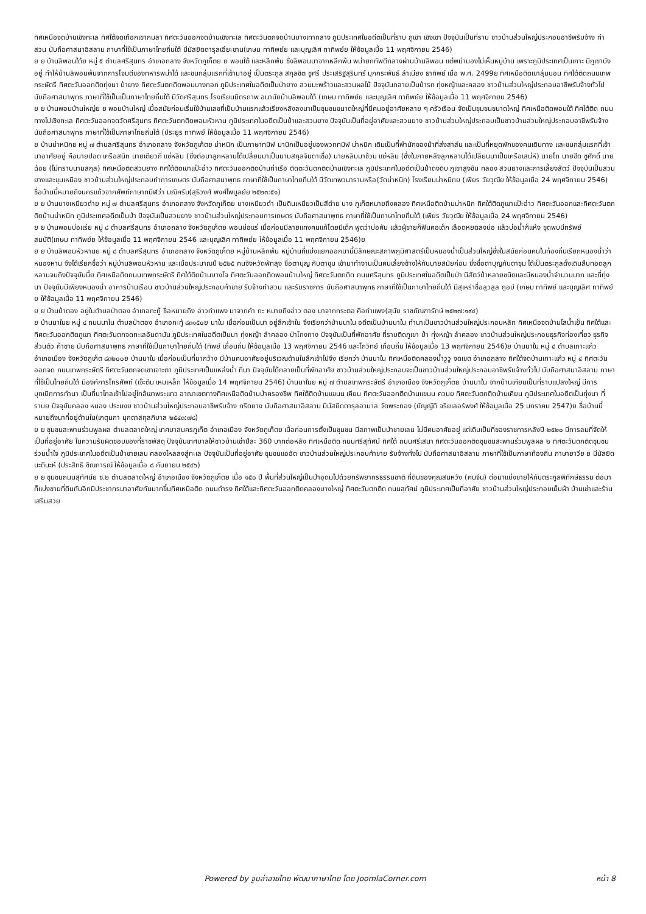ทิศเหนือจดบ้านเชิงทะเล ทิศใต้จดเทือกเขากมลา ทิศตะวันออกจดบ้านเชิงทะเล ทิศตะวันตกจดบ้านบางเทากลาง ภูมิประเทศในอดีตเป็นที่ราบ ภูเขา เชิงเขา ปัจจุบันเป็นที่ราบ ชาวบ้านส่วนใหญ่ประกอบอาชีพรับจ้าง ทำสวน นับถือศาสนาอิสลาม ภาษาที่ใช้เป็นภาษาไทยถิ่นใต้ มีมัสยิดดารุลเอียะซาน(เกษม ทาทิพย์ย และบุญเลิศ ทาทิพย์ย ให้ข้อมูลเมื่อ 11 พฤศจิกายน 2546)
ย ย บ้านลิพอนใต้ย หมู่ ๕ ตำบลศรีสุนทร อำเภอถลาง จังหวัดภูเก็ตย ย พอนใต้ และหลีกพ้น ซึ่งลิพอนมาจากหลีกพ้น พม่ายกทัพตีถลางผ่านบ้านลิพอน แต่พม่ามองไม่เห็นหมู่บ้าน เพราะภูมิประเทศเป็นเกาะ มีภูเขาบังอยู่ ทำให้บ้านลิพอนพ้นจากการโจมตีของทหารพม่าได้ และชนกลุ่มแรกที่เข้ามาอยู่ เป็นตระกูล สกุลชิต ชูศรี ประเสริฐสุรินทร์ มุกกระพันธ์ ลำเนียง ธาทิพย์ เมื่อ พ.ศ. 2499ย ทิศเหนือติดเขาลุ่มบอน ทิศใต้ติดถนนเทพกระษัตรี ทิศตะวันออกติดทุ่งนา ป่ายาง ทิศตะวันตกติดพอนบางกอก ภูมิประเทศในอดีตเป็นป่ายาง สวนมะพร้าวและสวนผลไม้ ปัจจุบันกลายเป็นป่ารก ทุ่งหญ้าและคลอง ชาวบ้านส่วนใหญ่ประกอบอาชีพรับจ้างทั่วไป นับถือศาสนาพุทธ ภาษาที่ใช้เป็นเป็นภาษาไทยถิ่นใต้ มีวัดศรีสุนทร โรงเรียนมิตรภาพ อนามัยบ้านลิพอนใต้ (เกษม ทาทิพย์ย และบุญเลิศ ทาทิพย์ย ให้ข้อมูลเมื่อ 11 พฤศจิกายน 2546)
ย ย บ้านพอนบ้านใหญ่ย ย พอนบ้านใหญ่ เมื่อสมัยก่อนเริ่มใช้บ้านเลขที่เป็นบ้านแรกแล้วเรียงหลังลงมาเป็นชุมชนขนาดใหญ่ที่มีคนอยู่อาศัยหลาย ๆ ครัวเรือน จัดเป็นชุมชนขนาดใหญ่ ทิศเหนือติดพอนใต้ ทิศใต้ติด ถนนทางไปเชิงทะเล ทิศตะวันออกจดวัดศรีสุนทร ทิศตะวันตกติดพอนหัวหาน ภูมิประเทศในอดีตเป็นป่าและสวนยาง ปัจจุบันเป็นที่อยู่อาศัยและสวนยาง ชาวบ้านส่วนใหญ่ประกอบเป็นชาวบ้านส่วนใหญ่ประกอบอาชีพรับจ้าง นับถือศาสนาพุทธ ภาษาที่ใช้เป็นภาษาไทยถิ่นใต้ (ประยูร ทาทิพย์ ให้ข้อมูลเมื่อ 11 พฤศจิกายน 2546)
ย บ้านม่าหนิกย หมู่ ๗ ตำบลศรีสุนทร อำเภอถลาง จังหวัดภูเก็ตย ม่าหนิก เป็นภาษาทมิฬ มานิกเป็นอยู่ของพวกทมิฬ ม่าหนิก เดิมเป็นที่พำนักของม้าที่ส่งสาส์น และเป็นที่หยุดพักของคนเดินทาง และชมกลุ่มแรกที่เข้ามาอาศัยอยู่ คือนายปอด เครือสนิท นายเตียวกี่ แซ่หลิม (ซึ่งต่อมาลูกหลานได้เปลี่ยนมาเป็นนามสกุลจินดาเชื้อ) นายหลิมมาช้วน แซ่หลิม (ซึ่งในภายหลังลูกหลานได้เปลี่ยนมาเป็นเครือเสน่ห์) นายโถ นายฮีด ชูศักดิ์ นายฉ้อย (ไม่ทราบนามสกุล) ทิศเหนือติดสวนยาง ทิศใต้ติดเขาแป๊ะอ่าว ทิศตะวันออกติดบ้านท่าเรือ ติดตะวันตกติดบ้านเชิงทะเล ภูมิประเทศในอดีตเป็นป่าดงดิบ ภูเขาสูงชัน คลอง สวนยางและการเลี้ยงสัตว์ ปัจจุบันเป็นสวนยางและขุมเหมือง ชาวบ้านส่วนใหญ่ประกอบทำการเกษตร นับถือศาสนาพุทธ ภาษาที่ใช้เป็นภาษาไทยถิ่นใต้ มีวัดเทพวนารามหรือ(วัดม่าหนิก) โรงเรียนม่าหนิกย (เพียร วัยวุฒิย ให้ข้อมูลเมื่อ 24 พฤศจิกายน 2546) ชื่อบ้านนี้หมายถึงนครแก้วจากศัพท์ภาษาทมิฬว่า มณิครัม(สุธิวงศ์ พงศ์ไพบูลย์ย ๒๕๒๓:๕๑)
ย ย บ้านบางเหนียวดำย หมู่ ๗ ตำบลศรีสุนทร อำเภอถลาง จังหวัดภูเก็ตย บางเหนียวดำ เป็นดินเหนียวเป็นสีดำย บาง ภูเก็ตหมายถึงคลอง ทิศเหนือติดบ้านม่าหนิก ทิศใต้ติดภูเขาแป๊ะอ่าว ทิศตะวันออกและทิศตะวันตกติดบ้านม่าหนิก ภูมิประเทศอดีตเป็นป่า ปัจจุบันเป็นสวนยาง ชาวบ้านส่วนใหญ่ประกอบการเกษตร นับถือศาสนาพุทธ ภาษาที่ใช้เป็นภาษาไทยถิ่นใต้ (เพียร วัยวุฒิย ให้ข้อมูลเมื่อ 24 พฤศจิกายน 2546)
ย ย บ้านพอนบ่อแร่ย หมู่ ๘ ตำบลศรีสุนทร อำเภอถลาง จังหวัดภูเก็ตย พอนบ่อแร่ เมื่อก่อนมีลายแทงคนแก้โดยมีเด็ก พูดว่าบ่อคัน แล้วผู้ชายก็ฟันคอเด็ก เลือดหยดลงบ่อ แล้วบ่อน้ำก็แห้ง ขุดพบมีทรัพย์สมบัติ(เกษม ทาทิพย์ย ให้ข้อมูลเมื่อ 11 พฤศจิกายน 2546 และบุญเลิศ ทาทิพย์ย ให้ข้อมูลเมื่อ 11 พฤศจิกายน 2546)ย
ย ย บ้านลิพอนหัวหานย หมู่ ๘ ตำบลศรีสุนทร อำเภอถลาง จังหวัดภูเก็ตย หมู่บ้านหลีกพ้น หมู่บ้านที่แบ่งแยกออกมานี้มีลักษณะสภาพภูมิศาสตร์เป็นหนองน้ำเป็นส่วนใหญ่ซึ่งในสมัยก่อนคนในท้องถิ่นเรียกหนองน้ำว่าหนองหาน จึงได้เรียกชื่อว่า หมู่บ้านลิพอนหัวหาน และเมื่อประมาณปี ๒๕๒๕ คนจังหวัดพัทลุง ชื่อตาบุญ กับตาชุม เข้ามาทำงานเป็นคนเลี้ยงช้างให้กับนายสมัยก่อน ซึ่งชื่อตาบุญกับตาชุม ได้เป็นตระกูลดั้งเดิมสืบทอดลูกหลานจนถึงปัจจุบันนี้ย ทิศเหนือติดถนนเทพกระษัตรี ทิศใต้ติดบ้านบางโจ ทิศตะวันออกติดพอนบ้านใหญ่ ทิศตะวันตกติด ถนนศรีสุนทร ภูมิประเทศในอดีตเป็นป่า มีสัตว์ป่าหลายชนิดและมีหนองน้ำจำนวนมาก และที่ทุ่งนา ปัจจุบันมีเพียงหนองน้ำ อาคารบ้านเรือน ชาวบ้านส่วนใหญ่ประกอบค้าขาย รับจ้างทำสวน และรับราชการ นับถือศาสนาพุทธ ภาษาที่ใช้เป็นภาษาไทยถิ่นใต้ มีสุเหร่าชื่อลูวลูล กูอบ์ (เกษม ทาทิพย์ และบุญเลิศ ทาทิพย์ย ให้ข้อมูลเมื่อ 11 พฤศจิกายน 2546)
ย ย บ้านป่าตอง อยู่ในตำบลป่าตอง อำเภอกะทู้ ชื่อหมายถึง อ่าวกำแพง มาจากคำ กะ หมายถึงอ่าว ตอง มาจากกระตอ คือกำแพง(สุนัย ราชภัณฑารักษ์ ๒๕๒๗:๑๙๔)
ย บ้านนาในย หมู่ ๔ ถนนนาใน ตำบลป่าตอง อำเภอกะทู้ ๘๓๑๕๐ย นาใน เมื่อก่อนเป็นนา อยู่ลึกเข้าใน จึงเรียกว่าบ้านนาใน อดีตเป็นบ้านนาใน ทำนาเป็นชาวบ้านส่วนใหญ่ประกอบหลัก ทิศเหนือจดบ้านไสน้ำเย็น ทิศใต้และทิศตะวันออกติดภูเขา ทิศตะวันตกจดทะเลอันดามัน ภูมิประเทศในอดีตเป็นนา ทุ่งหญ้า ลำคลอง ป่าโกงกาง ปัจจุบันเป็นที่พักอาศัย ที่ราบติดภูเขา ป่า ทุ่งหญ้า ลำคลอง ชาวบ้านส่วนใหญ่ประกอบธุรกิจท่องเที่ยว ธุรกิจส่วนตัว ค้าขาย นับถือศาสนาพุทธ ภาษาที่ใช้เป็นภาษาไทยถิ่นใต้ (ทิพย์ เถื่อนถิ่น ให้ข้อมูลเมื่อ 13 พฤศจิกายน 2546 และโกวิทย์ เถื่อนถิ่น ให้ข้อมูลเมื่อ 13 พฤศจิกายน 2546)ย บ้านนาใน หมู่ ๔ ตำบลเกาะแก้ว อำเภอเมือง จังหวัดภูเก็ต ๘๓๒๐๐ย บ้านนาใน เมื่อก่อนเป็นที่นากว้าง มีบ้านคนอาศัยอยู่บริเวณด้านในลึกเข้าไปจึง เรียกว่า บ้านนาใน ทิศเหนือติดคลองน้ำวูวู จดเขต อำเภอถลาง ทิศใต้จดบ้านเกาะแก้ว หมู่ ๔ ทิศตะวันออกจด ถนนเทพกระษัตรี ทิศตะวันตกจดเขาเจาะตา ภูมิประเทศเป็นแหล่งน้ำ ที่นา ปัจจุบันได้กลายเป็นที่พักอาศัย ชาวบ้านส่วนใหญ่ประกอบจะเป็นชาวบ้านส่วนใหญ่ประกอบอาชีพรับจ้างทั่วไป นับถือศาสนาอิสลาม ภาษาที่ใช้เป็นไทยถิ่นใต้ มีองค์การโทรศัพท์ (เจ๊ะตีน เหมเหล็ก ให้ข้อมูลเมื่อ 14 พฤศจิกายน 2546) บ้านนาในย หมู่ ๗ ตำบลเทพกระษัตรี อำเภอเมือง จังหวัดภูเก็ตย บ้านนาใน จากบ้านเคียนเป็นที่ราบแปลงใหญ่ มีการบุกเบิกการทำนา เป็นที่นาไกลเข้าไปอยู่ใกล้เขาพระแทว อาณาเขตทางทิศเหนือติดบ้านป่าครองชีพ ทิศใต้ติดบ้านแขนน เคียน ทิศตะวันออกติดบ้านแขนน ควนย ทิศตะวันตกติดบ้านเคียน ภูมิประเทศในอดีตเป็นทุ่งนา ที่ราบย ปัจจุบันคลอง หนอง ประมงย ชาวบ้านส่วนใหญ่ประกอบอาชีพรับจ้าง กรีดยาง นับถือศาสนาอิสลาม มีมัสยิดดารุลอามาล วัดพระทอง (บัญญัติ จริยเลอร์พงศ์ ให้ข้อมูลเมื่อ 25 มกราคม 2547)ย ชื่อบ้านนี้หมายถึงนาที่อยู่ด้านใน(เกตุนภา มุกดาสกุลภิบาล ๒๕๔๓:๗๘)
ย ย ชุมชนสะพานร่วมพูลผล ตำบลตลาดใหญ่ เทศบาลนครภูเก็ต อำเภอเมือง จังหวัดภูเก็ตย เมื่อก่อนการตั้งเป็นชุมชน มีสภาพเป็นป่าชายเลน ไม่มีคนอาศัยอยู่ แต่เดิมเป็นที่ของราชการหลังปี ๒๕๒๐ มีการลมที่จัดให้เป็นที่อยู่อาศัย ในความรับผิดชอบของที่ราชพัสดุ ปัจจุบันเทศบาลให้ชาวบ้านเช่าปีละ 360 บาทต่อหลัง ทิศเหนือติด ถนนศรีสุทัศน์ ทิศใต้ ถนนศรีเสนา ทิศตะวันออกติดชุมชนสะพานร่วมพูลผล ๒ ทิศตะวันตกติดชุมชนร่วมน้ำใจ ภูมิประเทศในอดีตเป็นป่าชายเลน คลองไหลลงสู่ทะเล ปัจจุบันเป็นที่อยู่อาศัย ชุมชนแออัด ชาวบ้านส่วนใหญ่ประกอบค้าขาย รับจ้างทั่งไป นับถือศาสนาอิสลาม ภาษาที่ใช้เป็นภาษาท้องถิ่น ภาษายาวีย ย มีมัสยิดมะดีนะห์ (ประสิทธิ ชิณการณ์ ให้ข้อมูลเมื่อ ๘ กันยายน ๒๕๔๖)
ย ย ชุมชนถนนสุทัศน์ย ซ.๒ ตำบลตลาดใหญ่ อำเภอเมือง จังหวัดภูเก็ตย เมื่อ ๑๕๐ ปี พื้นที่ส่วนใหญ่เป็นป่าอุดมไปด้วยทรัพยากรธรรมชาติ ที่ดินของคุณสมหวัง (คนจีน) ต่อมาแบ่งขายให้กับตระกูลพิทักษ์ธรรม ต่อมาก็แบ่งขายที่ดินกันอีกมีประชากรมาอาศัยกันมากขึ้นทิศเหนือติด ถนนดำรง ทิศใต้และทิศตะวันออกติดคลองบางใหญ่ ทิศตะวันตกติด ถนนสุทัศน์ ภูมิประเทศเป็นที่อาศัย ชาวบ้านส่วนใหญ่ประกอบเย็บผ้า บ้านเช่าและร้านเสริมสวย
Powered by จูมล่าลายไทย พัฒนาภาษาไทย โดย JoomlaCorner.com หน้า 8